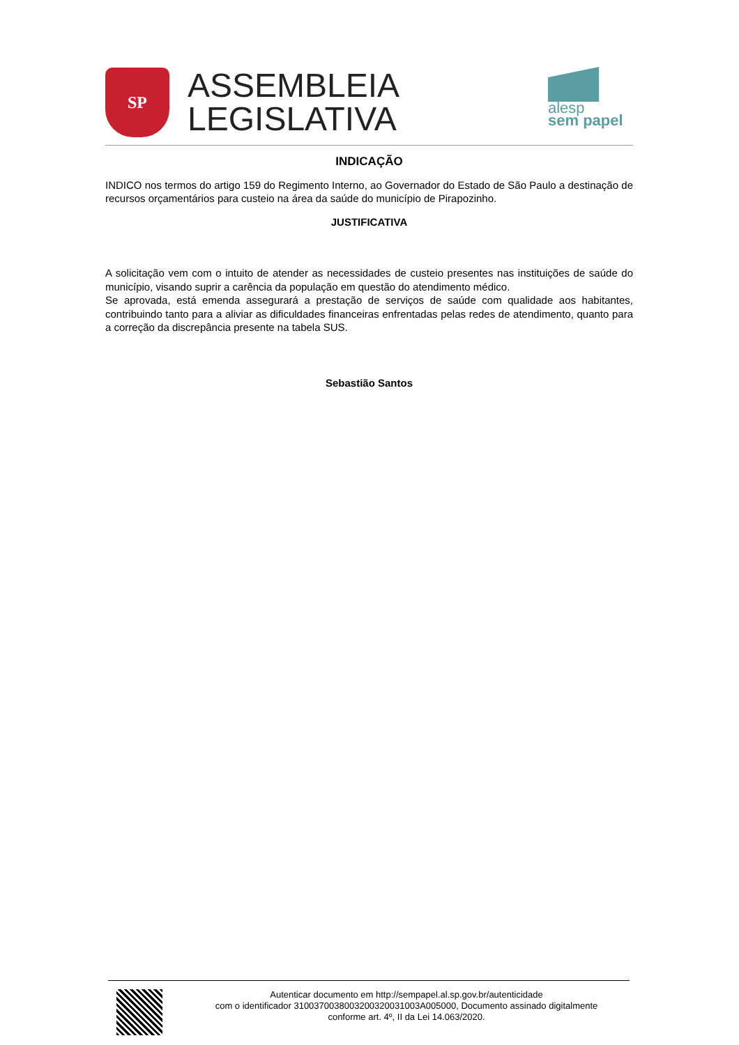SP
ASSEMBLEIA
LEGISLATIVA
alesp
sem papel
INDICAÇÃO
INDICO nos termos do artigo 159 do Regimento Interno, ao Governador do Estado de São Paulo a destinação de recursos orçamentários para custeio na área da saúde do município de Pirapozinho.
JUSTIFICATIVA
A solicitação vem com o intuito de atender as necessidades de custeio presentes nas instituições de saúde do município, visando suprir a carência da população em questão do atendimento médico.
Se aprovada, está emenda assegurará a prestação de serviços de saúde com qualidade aos habitantes, contribuindo tanto para a aliviar as dificuldades financeiras enfrentadas pelas redes de atendimento, quanto para a correção da discrepância presente na tabela SUS.
Sebastião Santos
Autenticar documento em http://sempapel.al.sp.gov.br/autenticidade
com o identificador 310037003800320032003100​3A005000, Documento assinado digitalmente
conforme art. 4º, II da Lei 14.063/2020.